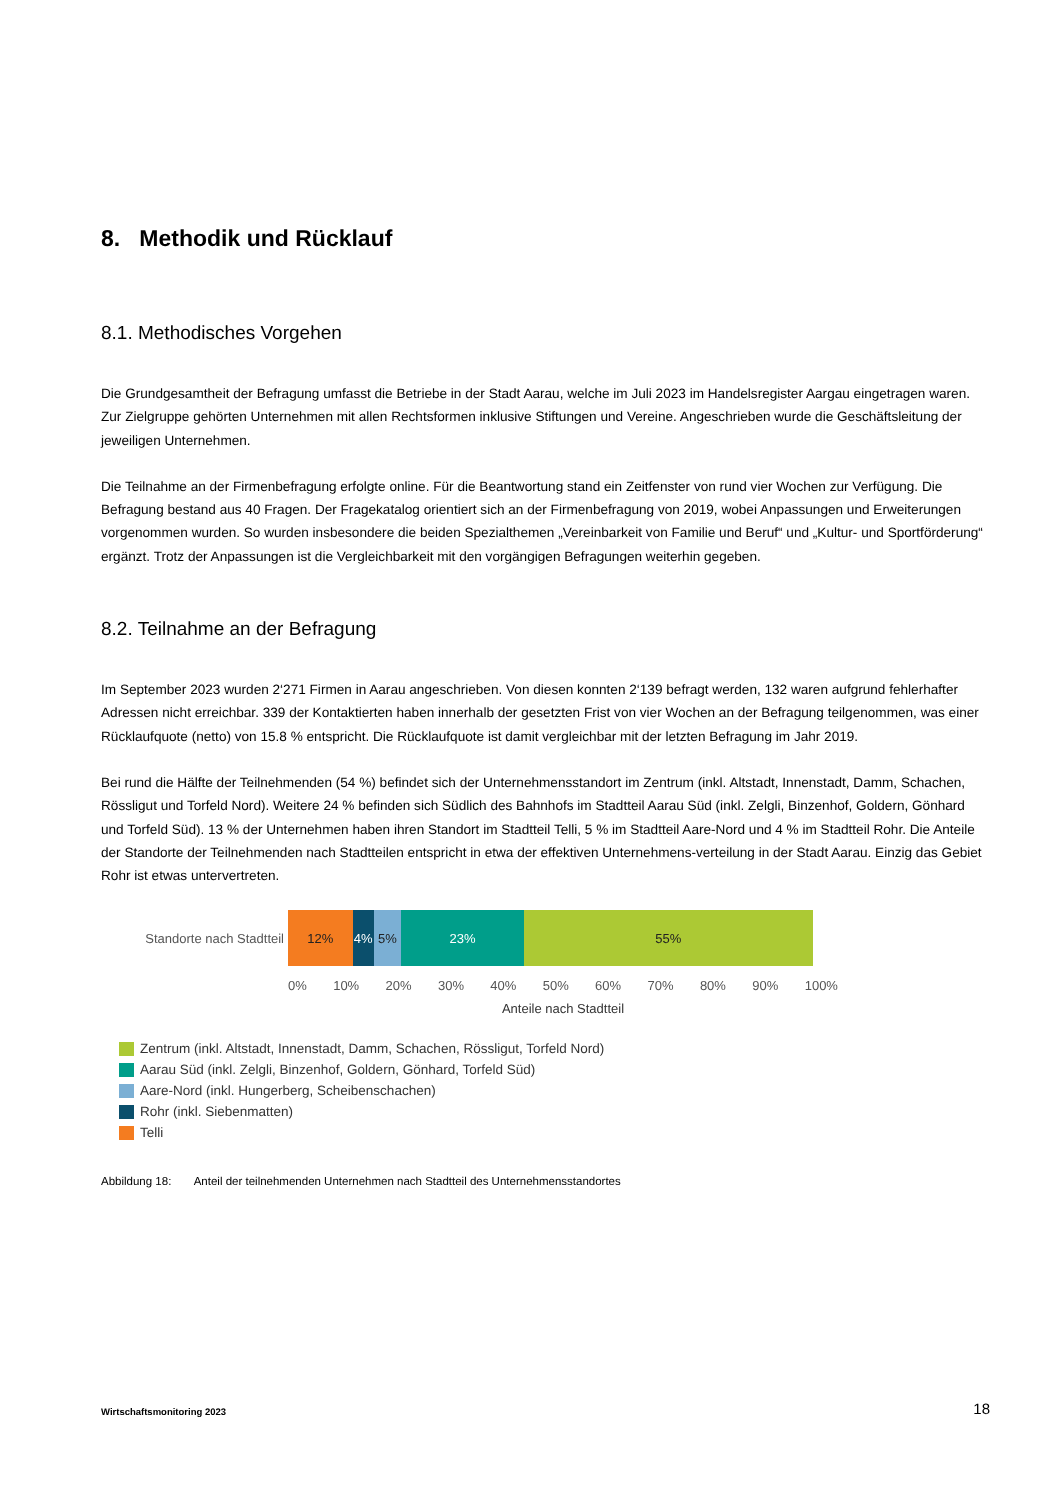8. Methodik und Rücklauf
8.1. Methodisches Vorgehen
Die Grundgesamtheit der Befragung umfasst die Betriebe in der Stadt Aarau, welche im Juli 2023 im Handelsregister Aargau eingetragen waren. Zur Zielgruppe gehörten Unternehmen mit allen Rechtsformen inklusive Stiftungen und Vereine. Angeschrieben wurde die Geschäftsleitung der jeweiligen Unternehmen.
Die Teilnahme an der Firmenbefragung erfolgte online. Für die Beantwortung stand ein Zeitfenster von rund vier Wochen zur Verfügung. Die Befragung bestand aus 40 Fragen. Der Fragekatalog orientiert sich an der Firmenbefragung von 2019, wobei Anpassungen und Erweiterungen vorgenommen wurden. So wurden insbesondere die beiden Spezialthemen „Vereinbarkeit von Familie und Beruf“ und „Kultur- und Sportförderung“ ergänzt. Trotz der Anpassungen ist die Vergleichbarkeit mit den vorgängigen Befragungen weiterhin gegeben.
8.2. Teilnahme an der Befragung
Im September 2023 wurden 2‘271 Firmen in Aarau angeschrieben. Von diesen konnten 2‘139 befragt werden, 132 waren aufgrund fehlerhafter Adressen nicht erreichbar. 339 der Kontaktierten haben innerhalb der gesetzten Frist von vier Wochen an der Befragung teilgenommen, was einer Rücklaufquote (netto) von 15.8 % entspricht. Die Rücklaufquote ist damit vergleichbar mit der letzten Befragung im Jahr 2019.
Bei rund die Hälfte der Teilnehmenden (54 %) befindet sich der Unternehmensstandort im Zentrum (inkl. Altstadt, Innenstadt, Damm, Schachen, Rössligut und Torfeld Nord). Weitere 24 % befinden sich Südlich des Bahnhofs im Stadtteil Aarau Süd (inkl. Zelgli, Binzenhof, Goldern, Gönhard und Torfeld Süd). 13 % der Unternehmen haben ihren Standort im Stadtteil Telli, 5 % im Stadtteil Aare-Nord und 4 % im Stadtteil Rohr. Die Anteile der Standorte der Teilnehmenden nach Stadtteilen entspricht in etwa der effektiven Unternehmens-verteilung in der Stadt Aarau. Einzig das Gebiet Rohr ist etwas untervertreten.
Standorte nach Stadtteil
12% 4% 5% 23% 55%
0% 10% 20% 30% 40% 50% 60% 70% 80% 90% 100%
Anteile nach Stadtteil
Zentrum (inkl. Altstadt, Innenstadt, Damm, Schachen, Rössligut, Torfeld Nord)
Aarau Süd (inkl. Zelgli, Binzenhof, Goldern, Gönhard, Torfeld Süd)
Aare-Nord (inkl. Hungerberg, Scheibenschachen)
Rohr (inkl. Siebenmatten)
Telli
Abbildung 18: Anteil der teilnehmenden Unternehmen nach Stadtteil des Unternehmensstandortes
Wirtschaftsmonitoring 2023 18